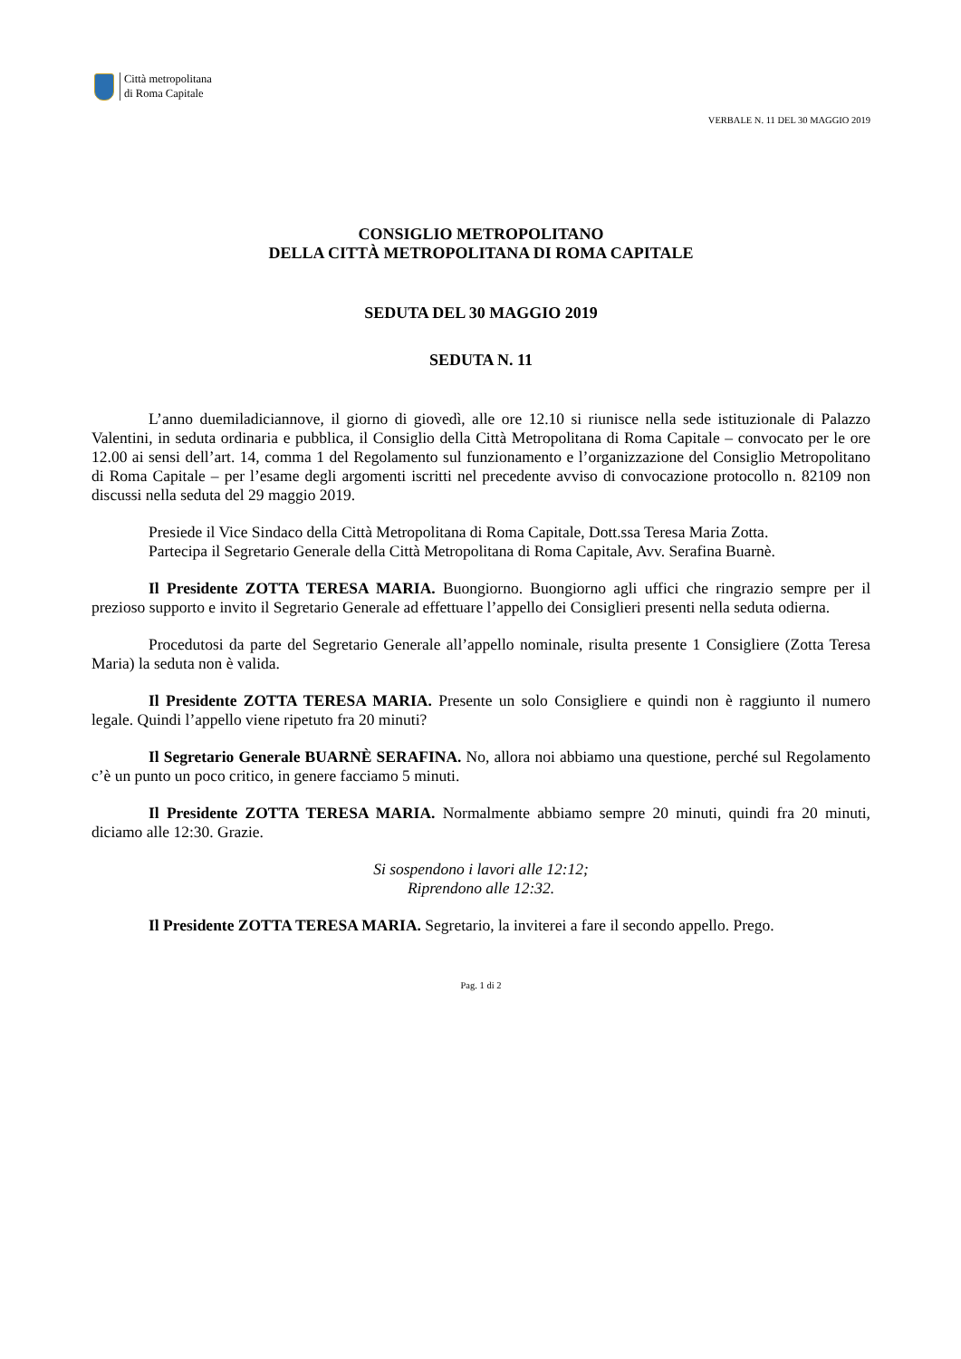Città metropolitana
di Roma Capitale
VERBALE N. 11 DEL 30 MAGGIO 2019
CONSIGLIO METROPOLITANO
DELLA CITTÀ METROPOLITANA DI ROMA CAPITALE
SEDUTA DEL 30 MAGGIO 2019
SEDUTA N. 11
L’anno duemiladiciannove, il giorno di giovedì, alle ore 12.10 si riunisce nella sede istituzionale di Palazzo Valentini, in seduta ordinaria e pubblica, il Consiglio della Città Metropolitana di Roma Capitale – convocato per le ore 12.00 ai sensi dell’art. 14, comma 1 del Regolamento sul funzionamento e l’organizzazione del Consiglio Metropolitano di Roma Capitale – per l’esame degli argomenti iscritti nel precedente avviso di convocazione protocollo n. 82109 non discussi nella seduta del 29 maggio 2019.
Presiede il Vice Sindaco della Città Metropolitana di Roma Capitale, Dott.ssa Teresa Maria Zotta.
Partecipa il Segretario Generale della Città Metropolitana di Roma Capitale, Avv. Serafina Buarnè.
Il Presidente ZOTTA TERESA MARIA. Buongiorno. Buongiorno agli uffici che ringrazio sempre per il prezioso supporto e invito il Segretario Generale ad effettuare l’appello dei Consiglieri presenti nella seduta odierna.
Procedutosi da parte del Segretario Generale all’appello nominale, risulta presente 1 Consigliere (Zotta Teresa Maria) la seduta non è valida.
Il Presidente ZOTTA TERESA MARIA. Presente un solo Consigliere e quindi non è raggiunto il numero legale. Quindi l’appello viene ripetuto fra 20 minuti?
Il Segretario Generale BUARNÈ SERAFINA. No, allora noi abbiamo una questione, perché sul Regolamento c’è un punto un poco critico, in genere facciamo 5 minuti.
Il Presidente ZOTTA TERESA MARIA. Normalmente abbiamo sempre 20 minuti, quindi fra 20 minuti, diciamo alle 12:30. Grazie.
Si sospendono i lavori alle 12:12;
Riprendono alle 12:32.
Il Presidente ZOTTA TERESA MARIA. Segretario, la inviterei a fare il secondo appello. Prego.
Pag. 1 di 2